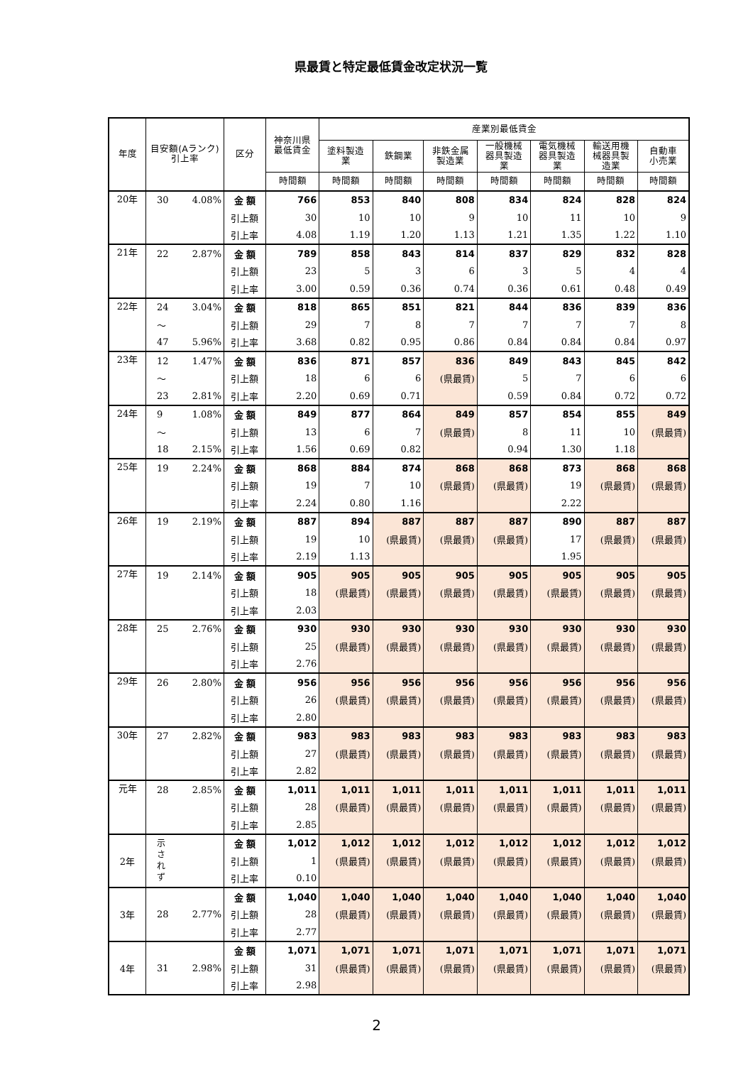県最賃と特定最低賃金改定状況一覧
| 年度 | 目安額(Aランク)引上率 | | 区分 | 神奈川県 最低賃金 | 産業別最低賃金 | | | | | | |
| --- | --- | --- | --- | --- | --- | --- | --- | --- | --- | --- | --- |
| | | | | | 塗料製造 業 | 鉄鋼業 | 非鉄金属 製造業 | 一般機械 器具製造 業 | 電気機械 器具製造 業 | 輸送用機 械器具製 造業 | 自動車 小売業 |
| | | | | 時間額 | 時間額 | 時間額 | 時間額 | 時間額 | 時間額 | 時間額 | 時間額 |
| 20年 | 30 | 4.08% | 金 額 | 766 | 853 | 840 | 808 | 834 | 824 | 828 | 824 |
| | | | 引上額 | 30 | 10 | 10 | 9 | 10 | 11 | 10 | 9 |
| | | | 引上率 | 4.08 | 1.19 | 1.20 | 1.13 | 1.21 | 1.35 | 1.22 | 1.10 |
| 21年 | 22 | 2.87% | 金 額 | 789 | 858 | 843 | 814 | 837 | 829 | 832 | 828 |
| | | | 引上額 | 23 | 5 | 3 | 6 | 3 | 5 | 4 | 4 |
| | | | 引上率 | 3.00 | 0.59 | 0.36 | 0.74 | 0.36 | 0.61 | 0.48 | 0.49 |
| 22年 | 24 | 3.04% | 金 額 | 818 | 865 | 851 | 821 | 844 | 836 | 839 | 836 |
| | ～ | | 引上額 | 29 | 7 | 8 | 7 | 7 | 7 | 7 | 8 |
| | 47 | 5.96% | 引上率 | 3.68 | 0.82 | 0.95 | 0.86 | 0.84 | 0.84 | 0.84 | 0.97 |
| 23年 | 12 | 1.47% | 金 額 | 836 | 871 | 857 | 836 | 849 | 843 | 845 | 842 |
| | ～ | | 引上額 | 18 | 6 | 6 | (県最賃) | 5 | 7 | 6 | 6 |
| | 23 | 2.81% | 引上率 | 2.20 | 0.69 | 0.71 | | 0.59 | 0.84 | 0.72 | 0.72 |
| 24年 | 9 | 1.08% | 金 額 | 849 | 877 | 864 | 849 | 857 | 854 | 855 | 849 |
| | ～ | | 引上額 | 13 | 6 | 7 | (県最賃) | 8 | 11 | 10 | (県最賃) |
| | 18 | 2.15% | 引上率 | 1.56 | 0.69 | 0.82 | | 0.94 | 1.30 | 1.18 | |
| 25年 | 19 | 2.24% | 金 額 | 868 | 884 | 874 | 868 | 868 | 873 | 868 | 868 |
| | | | 引上額 | 19 | 7 | 10 | (県最賃) | (県最賃) | 19 | (県最賃) | (県最賃) |
| | | | 引上率 | 2.24 | 0.80 | 1.16 | | | 2.22 | | |
| 26年 | 19 | 2.19% | 金 額 | 887 | 894 | 887 | 887 | 887 | 890 | 887 | 887 |
| | | | 引上額 | 19 | 10 | (県最賃) | (県最賃) | (県最賃) | 17 | (県最賃) | (県最賃) |
| | | | 引上率 | 2.19 | 1.13 | | | | 1.95 | | |
| 27年 | 19 | 2.14% | 金 額 | 905 | 905 | 905 | 905 | 905 | 905 | 905 | 905 |
| | | | 引上額 | 18 | (県最賃) | (県最賃) | (県最賃) | (県最賃) | (県最賃) | (県最賃) | (県最賃) |
| | | | 引上率 | 2.03 | | | | | | | |
| 28年 | 25 | 2.76% | 金 額 | 930 | 930 | 930 | 930 | 930 | 930 | 930 | 930 |
| | | | 引上額 | 25 | (県最賃) | (県最賃) | (県最賃) | (県最賃) | (県最賃) | (県最賃) | (県最賃) |
| | | | 引上率 | 2.76 | | | | | | | |
| 29年 | 26 | 2.80% | 金 額 | 956 | 956 | 956 | 956 | 956 | 956 | 956 | 956 |
| | | | 引上額 | 26 | (県最賃) | (県最賃) | (県最賃) | (県最賃) | (県最賃) | (県最賃) | (県最賃) |
| | | | 引上率 | 2.80 | | | | | | | |
| 30年 | 27 | 2.82% | 金 額 | 983 | 983 | 983 | 983 | 983 | 983 | 983 | 983 |
| | | | 引上額 | 27 | (県最賃) | (県最賃) | (県最賃) | (県最賃) | (県最賃) | (県最賃) | (県最賃) |
| | | | 引上率 | 2.82 | | | | | | | |
| 元年 | 28 | 2.85% | 金 額 | 1,011 | 1,011 | 1,011 | 1,011 | 1,011 | 1,011 | 1,011 | 1,011 |
| | | | 引上額 | 28 | (県最賃) | (県最賃) | (県最賃) | (県最賃) | (県最賃) | (県最賃) | (県最賃) |
| | | | 引上率 | 2.85 | | | | | | | |
| 2年 | 示 さ れ ず | | 金 額 | 1,012 | 1,012 | 1,012 | 1,012 | 1,012 | 1,012 | 1,012 | 1,012 |
| | | | 引上額 | 1 | (県最賃) | (県最賃) | (県最賃) | (県最賃) | (県最賃) | (県最賃) | (県最賃) |
| | | | 引上率 | 0.10 | | | | | | | |
| 3年 | 28 | 2.77% | 金 額 | 1,040 | 1,040 | 1,040 | 1,040 | 1,040 | 1,040 | 1,040 | 1,040 |
| | | | 引上額 | 28 | (県最賃) | (県最賃) | (県最賃) | (県最賃) | (県最賃) | (県最賃) | (県最賃) |
| | | | 引上率 | 2.77 | | | | | | | |
| 4年 | 31 | 2.98% | 金 額 | 1,071 | 1,071 | 1,071 | 1,071 | 1,071 | 1,071 | 1,071 | 1,071 |
| | | | 引上額 | 31 | (県最賃) | (県最賃) | (県最賃) | (県最賃) | (県最賃) | (県最賃) | (県最賃) |
| | | | 引上率 | 2.98 | | | | | | | |
2